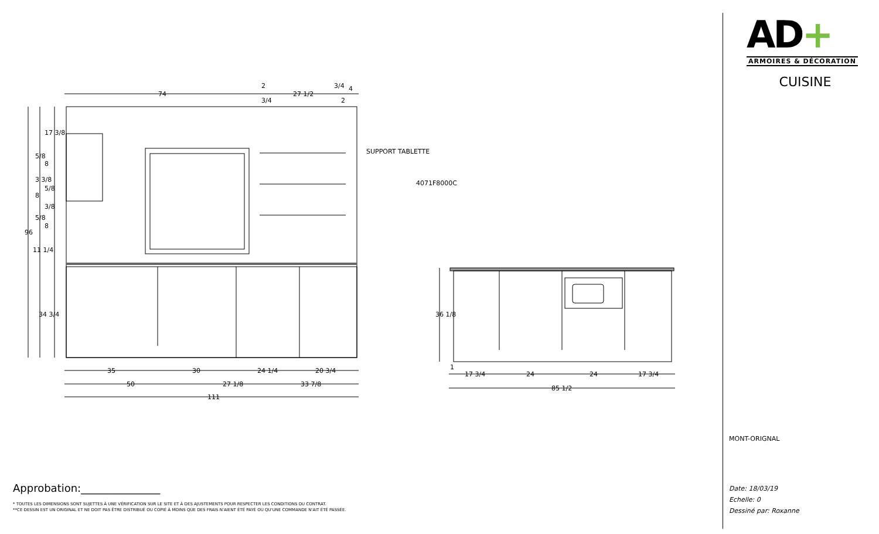74
2
3/4
27 1/2
3/4
4
2
SUPPORT TABLETTE
4071F8000C
17 3/8
5/8
8
3 3/8
5/8
8
3/8
5/8
8
96
11 1/4
34 3/4
35
30
24 1/4
20 3/4
50
27 1/8
33 7/8
111
36 1/8
1
17 3/4
24
24
17 3/4
85 1/2
Approbation:_______________
* TOUTES LES DIMENSIONS SONT SUJETTES À UNE VÉRIFICATION SUR LE SITE ET À DES AJUSTEMENTS POUR RESPECTER LES CONDITIONS DU CONTRAT.
**CE DESSIN EST UN ORIGINAL ET NE DOIT PAS ÊTRE DISTRIBUÉ OU COPIÉ À MOINS QUE DES FRAIS N'AIENT ÉTÉ PAYÉ OU QU'UNE COMMANDE N'AIT ÉTÉ PASSÉE.
AD+
ARMOIRES & DÉCORATION
CUISINE
MONT-ORIGNAL
Date: 18/03/19
Echelle: 0
Dessiné par: Roxanne